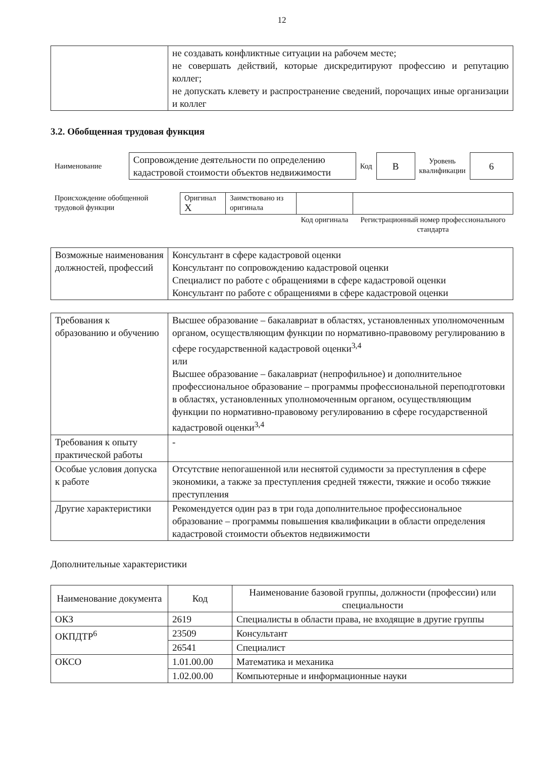12
| | не создавать конфликтные ситуации на рабочем месте; не совершать действий, которые дискредитируют профессию и репутацию коллег; не допускать клевету и распространение сведений, порочащих иные организации и коллег |
3.2. Обобщенная трудовая функция
| Наименование | Сопровождение деятельности по определению кадастровой стоимости объектов недвижимости | Код | B | Уровень квалификации | 6 |
| Происхождение обобщенной трудовой функции | Оригинал X | Заимствовано из оригинала | | |
| | | | Код оригинала | Регистрационный номер профессионального стандарта |
| Возможные наименования должностей, профессий | Консультант в сфере кадастровой оценки Консультант по сопровождению кадастровой оценки Специалист по работе с обращениями в сфере кадастровой оценки Консультант по работе с обращениями в сфере кадастровой оценки |
| Требования к образованию и обучению | Высшее образование – бакалавриат в областях, установленных уполномоченным органом, осуществляющим функции по нормативно-правовому регулированию в сфере государственной кадастровой оценки<sup>3,4</sup> или Высшее образование – бакалавриат (непрофильное) и дополнительное профессиональное образование – программы профессиональной переподготовки в областях, установленных уполномоченным органом, осуществляющим функции по нормативно-правовому регулированию в сфере государственной кадастровой оценки<sup>3,4</sup> |
| Требования к опыту практической работы | - |
| Особые условия допуска к работе | Отсутствие непогашенной или неснятой судимости за преступления в сфере экономики, а также за преступления средней тяжести, тяжкие и особо тяжкие преступления |
| Другие характеристики | Рекомендуется один раз в три года дополнительное профессиональное образование – программы повышения квалификации в области определения кадастровой стоимости объектов недвижимости |
Дополнительные характеристики
| Наименование документа | Код | Наименование базовой группы, должности (профессии) или специальности |
| --- | --- | --- |
| ОКЗ | 2619 | Специалисты в области права, не входящие в другие группы |
| ОКПДТР<sup>6</sup> | 23509 | Консультант |
| | 26541 | Специалист |
| ОКСО | 1.01.00.00 | Математика и механика |
| | 1.02.00.00 | Компьютерные и информационные науки |